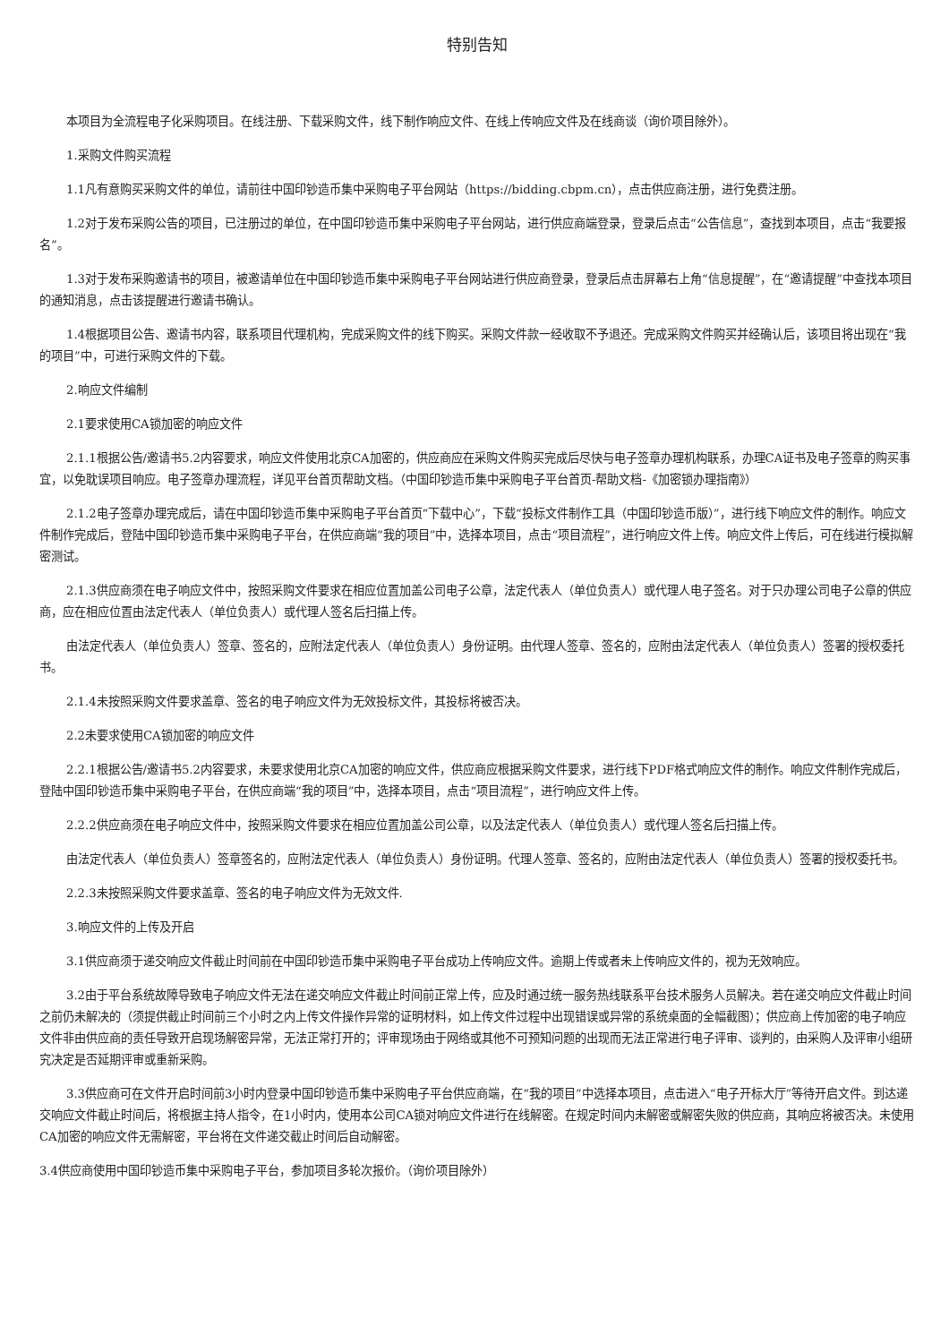特别告知
本项目为全流程电子化采购项目。在线注册、下载采购文件，线下制作响应文件、在线上传响应文件及在线商谈（询价项目除外）。
1.采购文件购买流程
1.1凡有意购买采购文件的单位，请前往中国印钞造币集中采购电子平台网站（https://bidding.cbpm.cn），点击供应商注册，进行免费注册。
1.2对于发布采购公告的项目，已注册过的单位，在中国印钞造币集中采购电子平台网站，进行供应商端登录，登录后点击“公告信息”，查找到本项目，点击“我要报名”。
1.3对于发布采购邀请书的项目，被邀请单位在中国印钞造币集中采购电子平台网站进行供应商登录，登录后点击屏幕右上角“信息提醒”，在“邀请提醒”中查找本项目的通知消息，点击该提醒进行邀请书确认。
1.4根据项目公告、邀请书内容，联系项目代理机构，完成采购文件的线下购买。采购文件款一经收取不予退还。完成采购文件购买并经确认后，该项目将出现在“我的项目”中，可进行采购文件的下载。
2.响应文件编制
2.1要求使用CA锁加密的响应文件
2.1.1根据公告/邀请书5.2内容要求，响应文件使用北京CA加密的，供应商应在采购文件购买完成后尽快与电子签章办理机构联系，办理CA证书及电子签章的购买事宜，以免耽误项目响应。电子签章办理流程，详见平台首页帮助文档。（中国印钞造币集中采购电子平台首页-帮助文档-《加密锁办理指南》）
2.1.2电子签章办理完成后，请在中国印钞造币集中采购电子平台首页“下载中心”，下载“投标文件制作工具（中国印钞造币版）”，进行线下响应文件的制作。响应文件制作完成后，登陆中国印钞造币集中采购电子平台，在供应商端“我的项目”中，选择本项目，点击“项目流程”，进行响应文件上传。响应文件上传后，可在线进行模拟解密测试。
2.1.3供应商须在电子响应文件中，按照采购文件要求在相应位置加盖公司电子公章，法定代表人（单位负责人）或代理人电子签名。对于只办理公司电子公章的供应商，应在相应位置由法定代表人（单位负责人）或代理人签名后扫描上传。
由法定代表人（单位负责人）签章、签名的，应附法定代表人（单位负责人）身份证明。由代理人签章、签名的，应附由法定代表人（单位负责人）签署的授权委托书。
2.1.4未按照采购文件要求盖章、签名的电子响应文件为无效投标文件，其投标将被否决。
2.2未要求使用CA锁加密的响应文件
2.2.1根据公告/邀请书5.2内容要求，未要求使用北京CA加密的响应文件，供应商应根据采购文件要求，进行线下PDF格式响应文件的制作。响应文件制作完成后，登陆中国印钞造币集中采购电子平台，在供应商端“我的项目”中，选择本项目，点击“项目流程”，进行响应文件上传。
2.2.2供应商须在电子响应文件中，按照采购文件要求在相应位置加盖公司公章，以及法定代表人（单位负责人）或代理人签名后扫描上传。
由法定代表人（单位负责人）签章签名的，应附法定代表人（单位负责人）身份证明。代理人签章、签名的，应附由法定代表人（单位负责人）签署的授权委托书。
2.2.3未按照采购文件要求盖章、签名的电子响应文件为无效文件.
3.响应文件的上传及开启
3.1供应商须于递交响应文件截止时间前在中国印钞造币集中采购电子平台成功上传响应文件。逾期上传或者未上传响应文件的，视为无效响应。
3.2由于平台系统故障导致电子响应文件无法在递交响应文件截止时间前正常上传，应及时通过统一服务热线联系平台技术服务人员解决。若在递交响应文件截止时间之前仍未解决的（须提供截止时间前三个小时之内上传文件操作异常的证明材料，如上传文件过程中出现错误或异常的系统桌面的全幅截图）；供应商上传加密的电子响应文件非由供应商的责任导致开启现场解密异常，无法正常打开的；评审现场由于网络或其他不可预知问题的出现而无法正常进行电子评审、谈判的，由采购人及评审小组研究决定是否延期评审或重新采购。
3.3供应商可在文件开启时间前3小时内登录中国印钞造币集中采购电子平台供应商端，在“我的项目”中选择本项目，点击进入“电子开标大厅”等待开启文件。到达递交响应文件截止时间后，将根据主持人指令，在1小时内，使用本公司CA锁对响应文件进行在线解密。在规定时间内未解密或解密失败的供应商，其响应将被否决。未使用CA加密的响应文件无需解密，平台将在文件递交截止时间后自动解密。
3.4供应商使用中国印钞造币集中采购电子平台，参加项目多轮次报价。（询价项目除外）